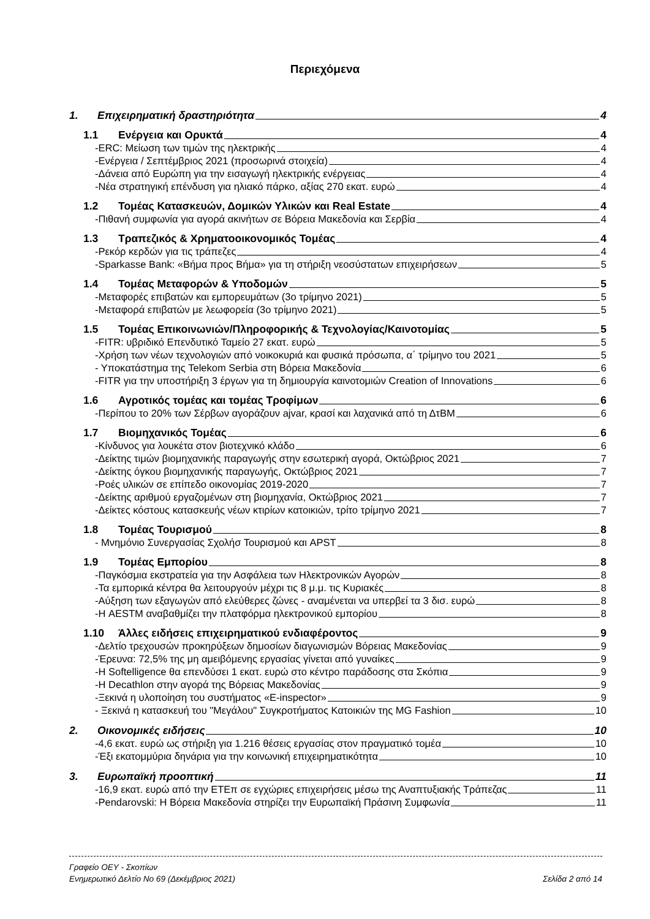Περιεχόμενα
1. Επιχειρηματική δραστηριότητα 4
1.1 Ενέργεια και Ορυκτά 4
-ERC: Μείωση των τιμών της ηλεκτρικής 4
-Ενέργεια / Σεπτέμβριος 2021 (προσωρινά στοιχεία) 4
-Δάνεια από Ευρώπη για την εισαγωγή ηλεκτρικής ενέργειας 4
-Νέα στρατηγική επένδυση για ηλιακό πάρκο, αξίας 270 εκατ. ευρώ 4
1.2 Τομέας Κατασκευών, Δομικών Υλικών και Real Estate 4
-Πιθανή συμφωνία για αγορά ακινήτων σε Βόρεια Μακεδονία και Σερβία 4
1.3 Τραπεζικός & Χρηματοοικονομικός Τομέας 4
-Ρεκόρ κερδών για τις τράπεζες 4
-Sparkasse Bank: «Βήμα προς Βήμα» για τη στήριξη νεοσύστατων επιχειρήσεων 5
1.4 Τομέας Μεταφορών & Υποδομών 5
-Μεταφορές επιβατών και εμπορευμάτων (3ο τρίμηνο 2021) 5
-Μεταφορά επιβατών με λεωφορεία (3ο τρίμηνο 2021) 5
1.5 Τομέας Επικοινωνιών/Πληροφορικής & Τεχνολογίας/Καινοτομίας 5
-FITR: υβριδικό Επενδυτικό Ταμείο 27 εκατ. ευρώ 5
-Χρήση των νέων τεχνολογιών από νοικοκυριά και φυσικά πρόσωπα, α΄ τρίμηνο του 2021 5
- Υποκατάστημα της Telekom Serbia στη Βόρεια Μακεδονία 6
-FITR για την υποστήριξη 3 έργων για τη δημιουργία καινοτομιών Creation of Innovations 6
1.6 Αγροτικός τομέας και τομέας Τροφίμων 6
-Περίπου το 20% των Σέρβων αγοράζουν ajvar, κρασί και λαχανικά από τη ΔτΒΜ 6
1.7 Βιομηχανικός Τομέας 6
-Κίνδυνος για λουκέτα στον βιοτεχνικό κλάδο 6
-Δείκτης τιμών βιομηχανικής παραγωγής στην εσωτερική αγορά, Οκτώβριος 2021 7
-Δείκτης όγκου βιομηχανικής παραγωγής, Οκτώβριος 2021 7
-Ροές υλικών σε επίπεδο οικονομίας 2019-2020 7
-Δείκτης αριθμού εργαζομένων στη βιομηχανία, Οκτώβριος 2021 7
-Δείκτες κόστους κατασκευής νέων κτιρίων κατοικιών, τρίτο τρίμηνο 2021 7
1.8 Τομέας Τουρισμού 8
- Μνημόνιο Συνεργασίας Σχολήσ Τουρισμού και APST 8
1.9 Τομέας Εμπορίου 8
-Παγκόσμια εκστρατεία για την Ασφάλεια των Ηλεκτρονικών Αγορών 8
-Τα εμπορικά κέντρα θα λειτουργούν μέχρι τις 8 μ.μ. τις Κυριακές 8
-Αύξηση των εξαγωγών από ελεύθερες ζώνες - αναμένεται να υπερβεί τα 3 δισ. ευρώ 8
-Η AESTM αναβαθμίζει την πλατφόρμα ηλεκτρονικού εμπορίου 8
1.10 Άλλες ειδήσεις επιχειρηματικού ενδιαφέροντος 9
-Δελτίο τρεχουσών προκηρύξεων δημοσίων διαγωνισμών Βόρειας Μακεδονίας 9
-Έρευνα: 72,5% της μη αμειβόμενης εργασίας γίνεται από γυναίκες 9
-Η Softelligence θα επενδύσει 1 εκατ. ευρώ στο κέντρο παράδοσης στα Σκόπια 9
-Η Decathlon στην αγορά της Βόρειας Μακεδονίας 9
-Ξεκινά η υλοποίηση του συστήματος «E-inspector» 9
- Ξεκινά η κατασκευή του "Μεγάλου" Συγκροτήματος Κατοικιών της MG Fashion 10
2. Οικονομικές ειδήσεις 10
-4,6 εκατ. ευρώ ως στήριξη για 1.216 θέσεις εργασίας στον πραγματικό τομέα 10
-Έξι εκατομμύρια δηνάρια για την κοινωνική επιχειρηματικότητα 10
3. Ευρωπαϊκή προοπτική 11
-16,9 εκατ. ευρώ από την ΕΤΕπ σε εγχώριες επιχειρήσεις μέσω της Αναπτυξιακής Τράπεζας 11
-Pendarovski: Η Βόρεια Μακεδονία στηρίζει την Ευρωπαϊκή Πράσινη Συμφωνία 11
Γραφείο ΟΕΥ - Σκοπίων
Ενημερωτικό Δελτίο Νο 69 (Δεκέμβριος 2021) Σελίδα 2 από 14